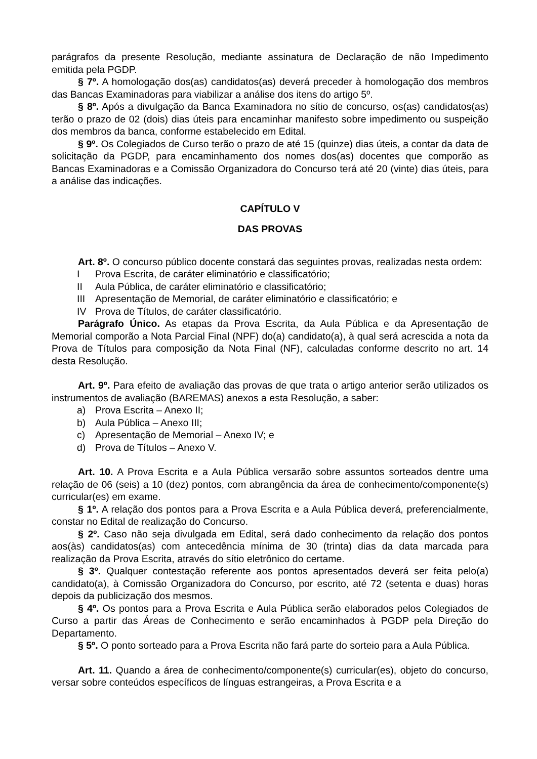parágrafos da presente Resolução, mediante assinatura de Declaração de não Impedimento emitida pela PGDP.
§ 7º. A homologação dos(as) candidatos(as) deverá preceder à homologação dos membros das Bancas Examinadoras para viabilizar a análise dos itens do artigo 5º.
§ 8º. Após a divulgação da Banca Examinadora no sítio de concurso, os(as) candidatos(as) terão o prazo de 02 (dois) dias úteis para encaminhar manifesto sobre impedimento ou suspeição dos membros da banca, conforme estabelecido em Edital.
§ 9º. Os Colegiados de Curso terão o prazo de até 15 (quinze) dias úteis, a contar da data de solicitação da PGDP, para encaminhamento dos nomes dos(as) docentes que comporão as Bancas Examinadoras e a Comissão Organizadora do Concurso terá até 20 (vinte) dias úteis, para a análise das indicações.
CAPÍTULO V
DAS PROVAS
Art. 8º. O concurso público docente constará das seguintes provas, realizadas nesta ordem:
I Prova Escrita, de caráter eliminatório e classificatório;
II Aula Pública, de caráter eliminatório e classificatório;
III Apresentação de Memorial, de caráter eliminatório e classificatório; e
IV Prova de Títulos, de caráter classificatório.
Parágrafo Único. As etapas da Prova Escrita, da Aula Pública e da Apresentação de Memorial comporão a Nota Parcial Final (NPF) do(a) candidato(a), à qual será acrescida a nota da Prova de Títulos para composição da Nota Final (NF), calculadas conforme descrito no art. 14 desta Resolução.
Art. 9º. Para efeito de avaliação das provas de que trata o artigo anterior serão utilizados os instrumentos de avaliação (BAREMAS) anexos a esta Resolução, a saber:
a) Prova Escrita – Anexo II;
b) Aula Pública – Anexo III;
c) Apresentação de Memorial – Anexo IV; e
d) Prova de Títulos – Anexo V.
Art. 10. A Prova Escrita e a Aula Pública versarão sobre assuntos sorteados dentre uma relação de 06 (seis) a 10 (dez) pontos, com abrangência da área de conhecimento/componente(s) curricular(es) em exame.
§ 1º. A relação dos pontos para a Prova Escrita e a Aula Pública deverá, preferencialmente, constar no Edital de realização do Concurso.
§ 2º. Caso não seja divulgada em Edital, será dado conhecimento da relação dos pontos aos(às) candidatos(as) com antecedência mínima de 30 (trinta) dias da data marcada para realização da Prova Escrita, através do sítio eletrônico do certame.
§ 3º. Qualquer contestação referente aos pontos apresentados deverá ser feita pelo(a) candidato(a), à Comissão Organizadora do Concurso, por escrito, até 72 (setenta e duas) horas depois da publicização dos mesmos.
§ 4º. Os pontos para a Prova Escrita e Aula Pública serão elaborados pelos Colegiados de Curso a partir das Áreas de Conhecimento e serão encaminhados à PGDP pela Direção do Departamento.
§ 5º. O ponto sorteado para a Prova Escrita não fará parte do sorteio para a Aula Pública.
Art. 11. Quando a área de conhecimento/componente(s) curricular(es), objeto do concurso, versar sobre conteúdos específicos de línguas estrangeiras, a Prova Escrita e a